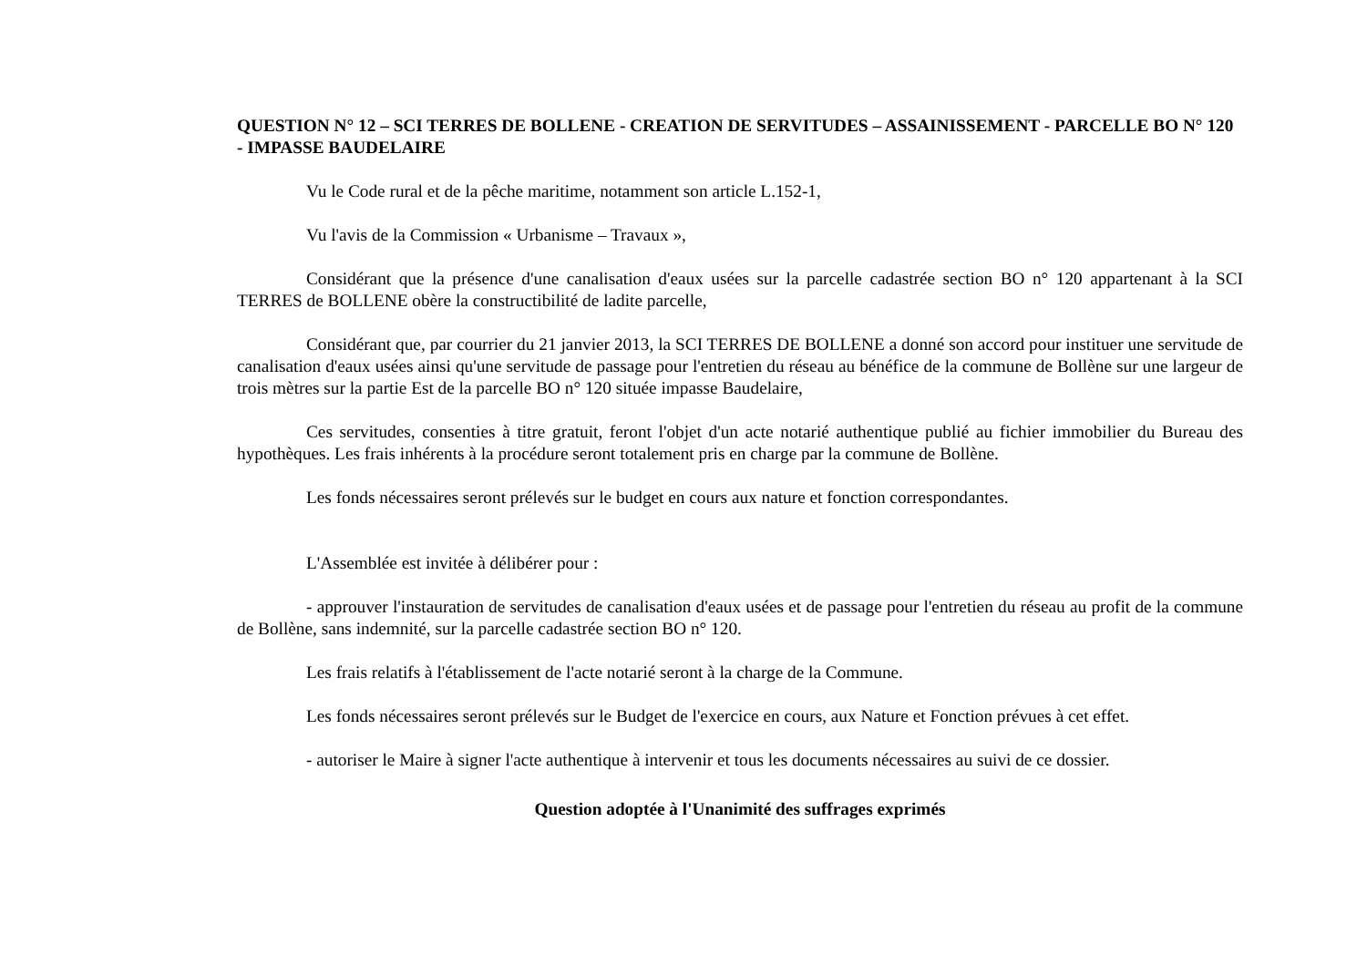QUESTION N° 12 – SCI TERRES DE BOLLENE - CREATION DE SERVITUDES – ASSAINISSEMENT - PARCELLE BO N° 120 - IMPASSE BAUDELAIRE
Vu le Code rural et de la pêche maritime, notamment son article L.152-1,
Vu l'avis de la Commission « Urbanisme – Travaux »,
Considérant que la présence d'une canalisation d'eaux usées sur la parcelle cadastrée section BO n° 120 appartenant à la SCI TERRES de BOLLENE obère la constructibilité de ladite parcelle,
Considérant que, par courrier du 21 janvier 2013, la SCI TERRES DE BOLLENE a donné son accord pour instituer une servitude de canalisation d'eaux usées ainsi qu'une servitude de passage pour l'entretien du réseau au bénéfice de la commune de Bollène sur une largeur de trois mètres sur la partie Est de la parcelle BO n° 120 située impasse Baudelaire,
Ces servitudes, consenties à titre gratuit, feront l'objet d'un acte notarié authentique publié au fichier immobilier du Bureau des hypothèques. Les frais inhérents à la procédure seront totalement pris en charge par la commune de Bollène.
Les fonds nécessaires seront prélevés sur le budget en cours aux nature et fonction correspondantes.
L'Assemblée est invitée à délibérer pour :
- approuver l'instauration de servitudes de canalisation d'eaux usées et de passage pour l'entretien du réseau au profit de la commune de Bollène, sans indemnité, sur la parcelle cadastrée section BO n° 120.
Les frais relatifs à l'établissement de l'acte notarié seront à la charge de la Commune.
Les fonds nécessaires seront prélevés sur le Budget de l'exercice en cours, aux Nature et Fonction prévues à cet effet.
- autoriser le Maire à signer l'acte authentique à intervenir et tous les documents nécessaires au suivi de ce dossier.
Question adoptée à l'Unanimité des suffrages exprimés